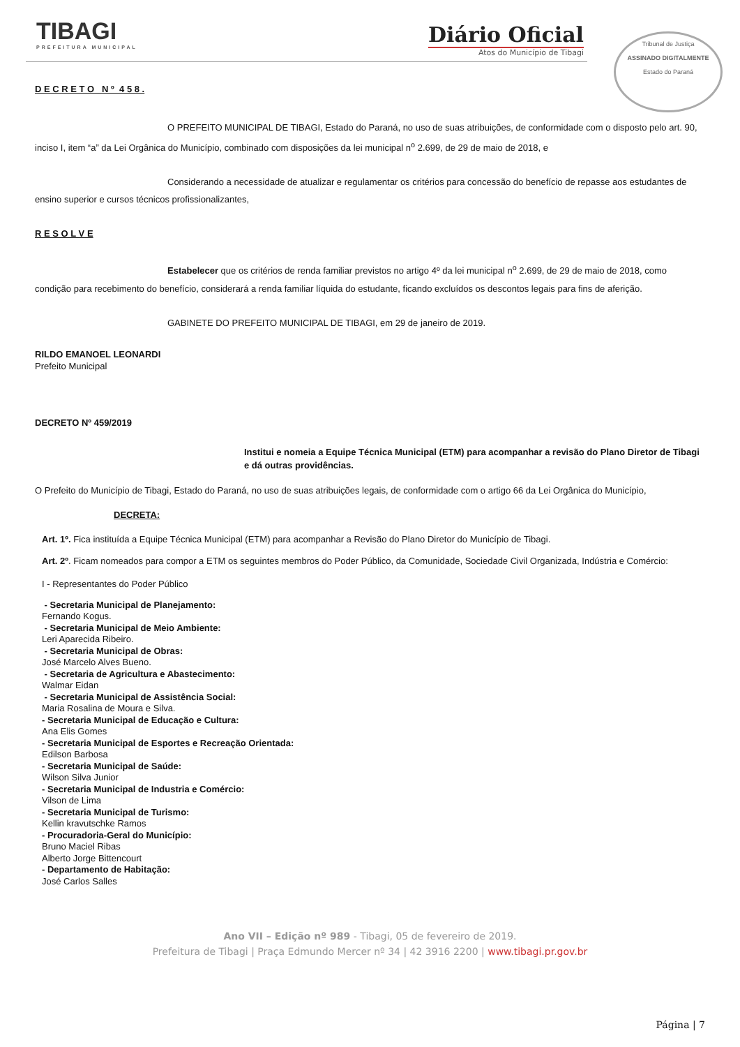TIBAGI
PREFEITURA MUNICIPAL
Diário Oficial
Atos do Município de Tibagi
Tribunal de Justiça
ASSINADO DIGITALMENTE
Estado do Paraná
D E C R E T O N º 4 5 8 .
O PREFEITO MUNICIPAL DE TIBAGI, Estado do Paraná, no uso de suas atribuições, de conformidade com o disposto pelo art. 90, inciso I, item “a” da Lei Orgânica do Município, combinado com disposições da lei municipal n<sup>o</sup> 2.699, de 29 de maio de 2018, e
Considerando a necessidade de atualizar e regulamentar os critérios para concessão do benefício de repasse aos estudantes de ensino superior e cursos técnicos profissionalizantes,
R E S O L V E
Estabelecer que os critérios de renda familiar previstos no artigo 4º da lei municipal n<sup>o</sup> 2.699, de 29 de maio de 2018, como condição para recebimento do benefício, considerará a renda familiar líquida do estudante, ficando excluídos os descontos legais para fins de aferição.
GABINETE DO PREFEITO MUNICIPAL DE TIBAGI, em 29 de janeiro de 2019.
RILDO EMANOEL LEONARDI
Prefeito Municipal
DECRETO Nº 459/2019
Institui e nomeia a Equipe Técnica Municipal (ETM) para acompanhar a revisão do Plano Diretor de Tibagi e dá outras providências.
O Prefeito do Município de Tibagi, Estado do Paraná, no uso de suas atribuições legais, de conformidade com o artigo 66 da Lei Orgânica do Município,
DECRETA:
Art. 1º. Fica instituída a Equipe Técnica Municipal (ETM) para acompanhar a Revisão do Plano Diretor do Município de Tibagi.
Art. 2º. Ficam nomeados para compor a ETM os seguintes membros do Poder Público, da Comunidade, Sociedade Civil Organizada, Indústria e Comércio:
I - Representantes do Poder Público
- Secretaria Municipal de Planejamento:
Fernando Kogus.
- Secretaria Municipal de Meio Ambiente:
Leri Aparecida Ribeiro.
- Secretaria Municipal de Obras:
José Marcelo Alves Bueno.
- Secretaria de Agricultura e Abastecimento:
Walmar Eidan
- Secretaria Municipal de Assistência Social:
Maria Rosalina de Moura e Silva.
- Secretaria Municipal de Educação e Cultura:
Ana Elis Gomes
- Secretaria Municipal de Esportes e Recreação Orientada:
Edilson Barbosa
- Secretaria Municipal de Saúde:
Wilson Silva Junior
- Secretaria Municipal de Industria e Comércio:
Vilson de Lima
- Secretaria Municipal de Turismo:
Kellin kravutschke Ramos
- Procuradoria-Geral do Município:
Bruno Maciel Ribas
Alberto Jorge Bittencourt
- Departamento de Habitação:
José Carlos Salles
Ano VII – Edição nº 989 - Tibagi, 05 de fevereiro de 2019.
Prefeitura de Tibagi | Praça Edmundo Mercer nº 34 | 42 3916 2200 | www.tibagi.pr.gov.br
Página | 7